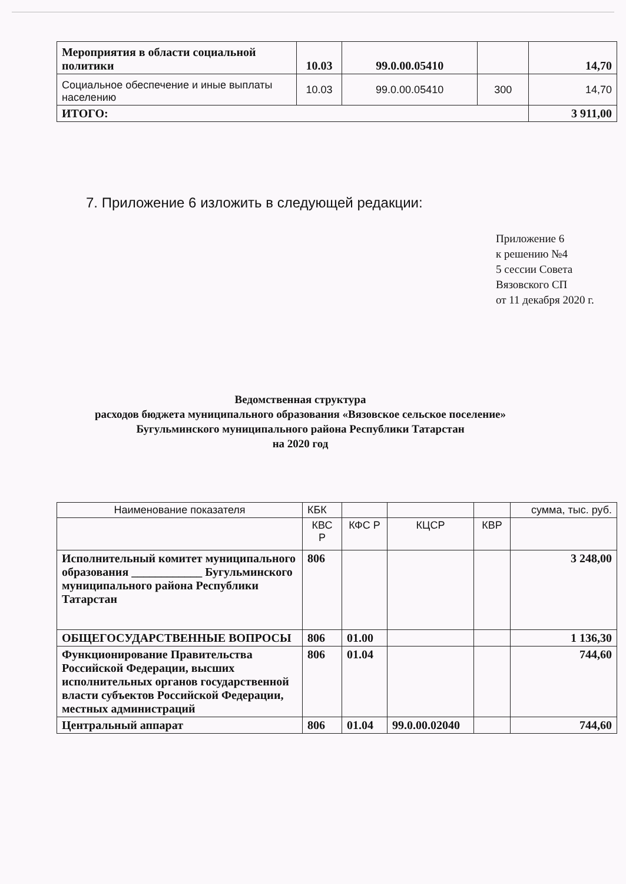| Мероприятия в области социальной политики | 10.03 | 99.0.00.05410 | | 14,70 |
| Социальное обеспечение и иные выплаты населению | 10.03 | 99.0.00.05410 | 300 | 14,70 |
| ИТОГО: | | | | 3 911,00 |
7. Приложение 6 изложить в следующей редакции:
Приложение 6
к решению №4
5 сессии Совета
Вязовского СП
от 11 декабря 2020 г.
Ведомственная структура
расходов бюджета муниципального образования «Вязовское сельское поселение»
Бугульминского муниципального района Республики Татарстан
на 2020 год
| Наименование показателя | КБК | | | | сумма, тыс. руб. |
| | КВС Р | КФС Р | КЦСР | КВР | |
| Исполнительный комитет муниципального образования ____________ Бугульминского муниципального района Республики Татарстан | 806 | | | | 3 248,00 |
| ОБЩЕГОСУДАРСТВЕННЫЕ ВОПРОСЫ | 806 | 01.00 | | | 1 136,30 |
| Функционирование Правительства Российской Федерации, высших исполнительных органов государственной власти субъектов Российской Федерации, местных администраций | 806 | 01.04 | | | 744,60 |
| Центральный аппарат | 806 | 01.04 | 99.0.00.02040 | | 744,60 |